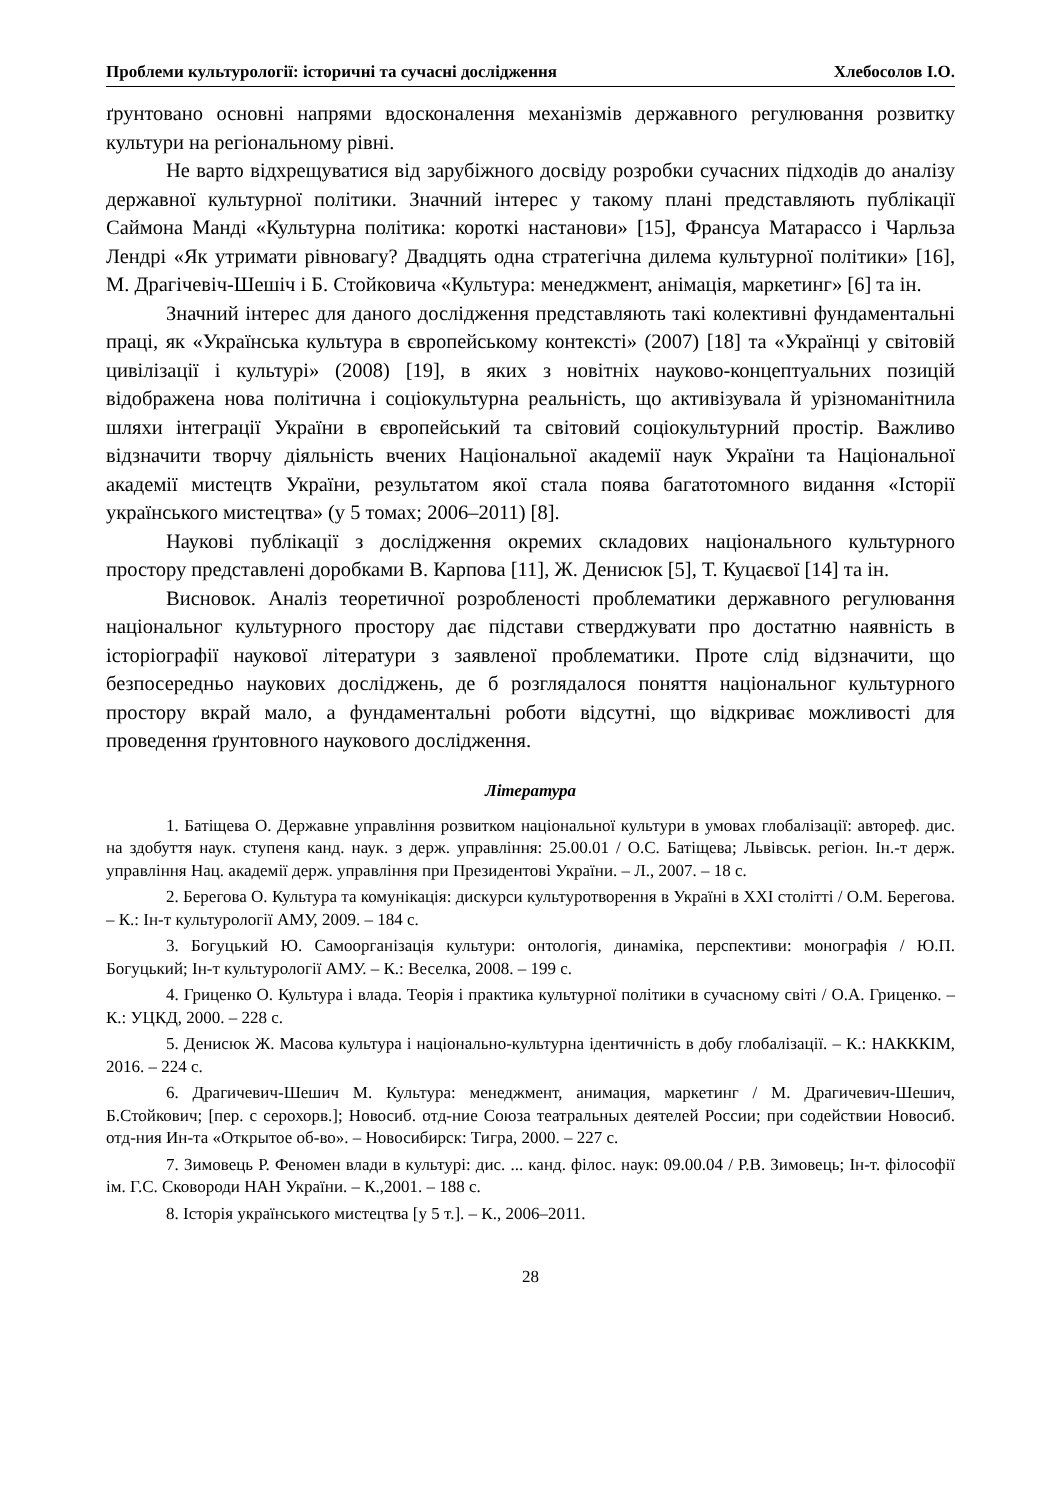Проблеми культурології: історичні та сучасні дослідження Хлебосолов І.О.
ґрунтовано основні напрями вдосконалення механізмів державного регулювання розвитку культури на регіональному рівні.
Не варто відхрещуватися від зарубіжного досвіду розробки сучасних підходів до аналізу державної культурної політики. Значний інтерес у такому плані представляють публікації Саймона Манді «Культурна політика: короткі настанови» [15], Франсуа Матарассо і Чарльза Лендрі «Як утримати рівновагу? Двадцять одна стратегічна дилема культурної політики» [16], М. Драгічевіч-Шешіч і Б. Стойковича «Культура: менеджмент, анімація, маркетинг» [6] та ін.
Значний інтерес для даного дослідження представляють такі колективні фундаментальні праці, як «Українська культура в європейському контексті» (2007) [18] та «Українці у світовій цивілізації і культурі» (2008) [19], в яких з новітніх науково-концептуальних позицій відображена нова політична і соціокультурна реальність, що активізувала й урізноманітнила шляхи інтеграції України в європейський та світовий соціокультурний простір. Важливо відзначити творчу діяльність вчених Національної академії наук України та Національної академії мистецтв України, результатом якої стала поява багатотомного видання «Історії українського мистецтва» (у 5 томах; 2006–2011) [8].
Наукові публікації з дослідження окремих складових національного культурного простору представлені доробками В. Карпова [11], Ж. Денисюк [5], Т. Куцаєвої [14] та ін.
Висновок. Аналіз теоретичної розробленості проблематики державного регулювання національног культурного простору дає підстави стверджувати про достатню наявність в історіографії наукової літератури з заявленої проблематики. Проте слід відзначити, що безпосередньо наукових досліджень, де б розглядалося поняття національног культурного простору вкрай мало, а фундаментальні роботи відсутні, що відкриває можливості для проведення ґрунтовного наукового дослідження.
Література
1. Батіщева О. Державне управління розвитком національної культури в умовах глобалізації: автореф. дис. на здобуття наук. ступеня канд. наук. з держ. управління: 25.00.01 / О.С. Батіщева; Львівськ. регіон. Ін.-т держ. управління Нац. академії держ. управління при Президентові України. – Л., 2007. – 18 с.
2. Берегова О. Культура та комунікація: дискурси культуротворення в Україні в XXI столітті / О.М. Берегова. – К.: Ін-т культурології АМУ, 2009. – 184 с.
3. Богуцький Ю. Самоорганізація культури: онтологія, динаміка, перспективи: монографія / Ю.П. Богуцький; Ін-т культурології АМУ. – К.: Веселка, 2008. – 199 с.
4. Гриценко О. Культура і влада. Теорія і практика культурної політики в сучасному світі / О.А. Гриценко. – К.: УЦКД, 2000. – 228 с.
5. Денисюк Ж. Масова культура і національно-культурна ідентичність в добу глобалізації. – К.: НАКККІМ, 2016. – 224 с.
6. Драгичевич-Шешич М. Культура: менеджмент, анимация, маркетинг / М. Драгичевич-Шешич, Б.Стойкович; [пер. с серохорв.]; Новосиб. отд-ние Союза театральных деятелей России; при содействии Новосиб. отд-ния Ин-та «Открытое об-во». – Новосибирск: Тигра, 2000. – 227 с.
7. Зимовець Р. Феномен влади в культурі: дис. ... канд. філос. наук: 09.00.04 / Р.В. Зимовець; Ін-т. філософії ім. Г.С. Сковороди НАН України. – К.,2001. – 188 с.
8. Історія українського мистецтва [у 5 т.]. – К., 2006–2011.
28